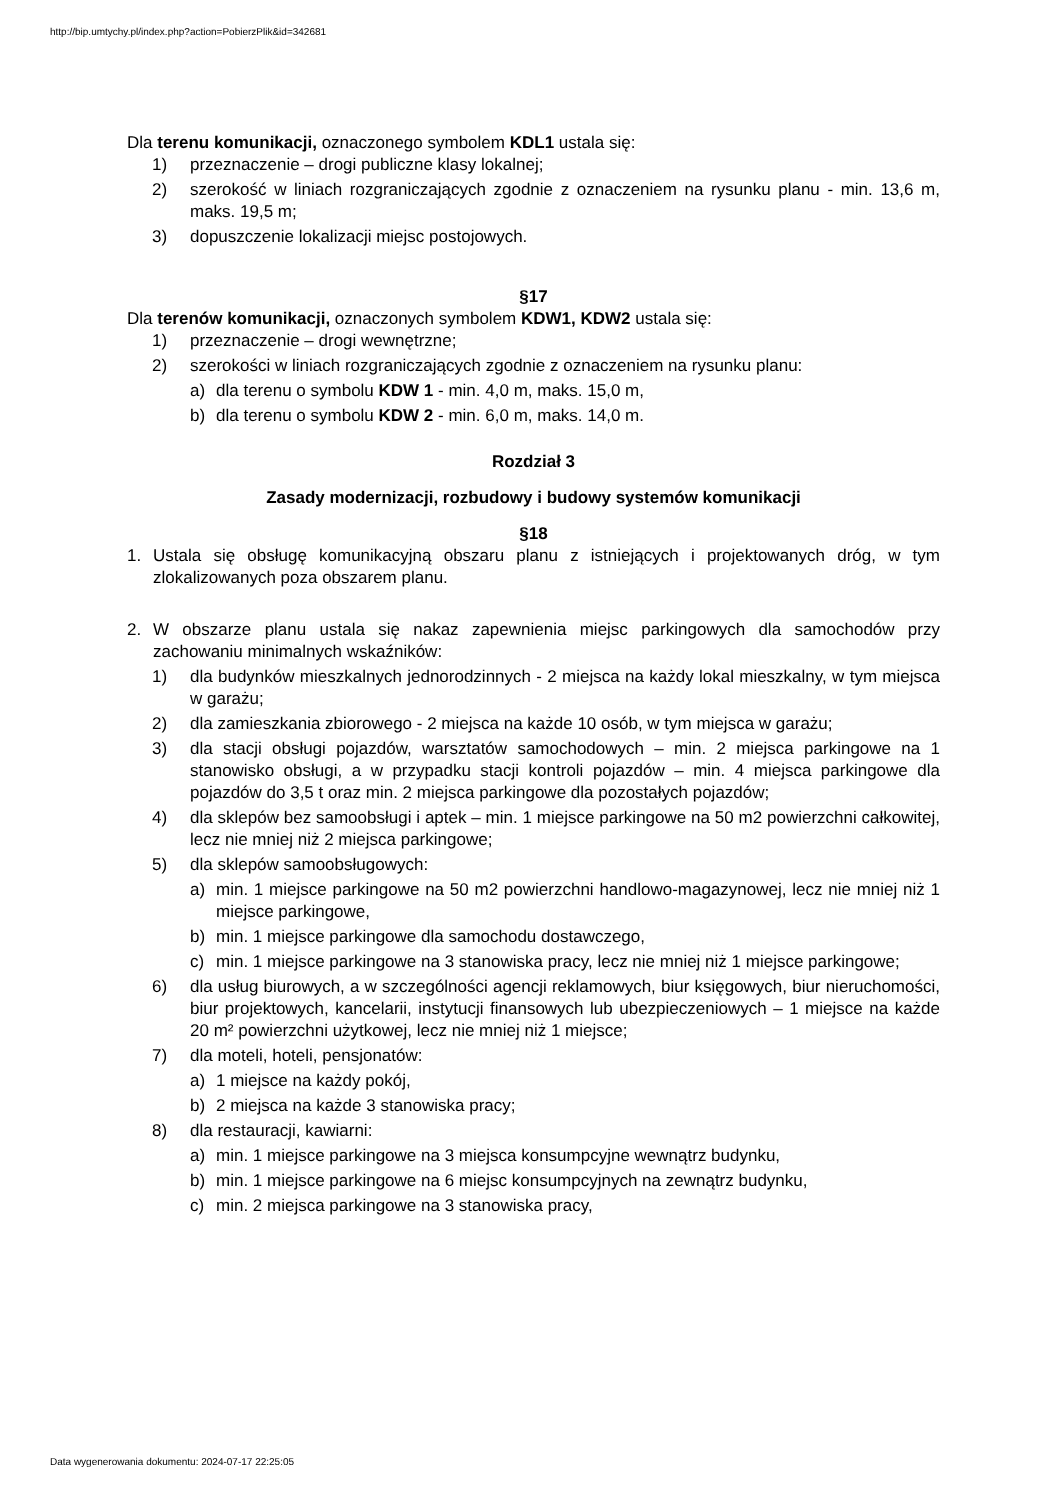http://bip.umtychy.pl/index.php?action=PobierzPlik&id=342681
Dla terenu komunikacji, oznaczonego symbolem KDL1 ustala się:
1) przeznaczenie – drogi publiczne klasy lokalnej;
2) szerokość w liniach rozgraniczających zgodnie z oznaczeniem na rysunku planu - min. 13,6 m, maks. 19,5 m;
3) dopuszczenie lokalizacji miejsc postojowych.
§17
Dla terenów komunikacji, oznaczonych symbolem KDW1, KDW2 ustala się:
1) przeznaczenie – drogi wewnętrzne;
2) szerokości w liniach rozgraniczających zgodnie z oznaczeniem na rysunku planu:
a) dla terenu o symbolu KDW 1 - min. 4,0 m, maks. 15,0 m,
b) dla terenu o symbolu KDW 2 - min. 6,0 m, maks. 14,0 m.
Rozdział 3
Zasady modernizacji, rozbudowy i budowy systemów komunikacji
§18
1. Ustala się obsługę komunikacyjną obszaru planu z istniejących i projektowanych dróg, w tym zlokalizowanych poza obszarem planu.
2. W obszarze planu ustala się nakaz zapewnienia miejsc parkingowych dla samochodów przy zachowaniu minimalnych wskaźników:
1) dla budynków mieszkalnych jednorodzinnych - 2 miejsca na każdy lokal mieszkalny, w tym miejsca w garażu;
2) dla zamieszkania zbiorowego - 2 miejsca na każde 10 osób, w tym miejsca w garażu;
3) dla stacji obsługi pojazdów, warsztatów samochodowych – min. 2 miejsca parkingowe na 1 stanowisko obsługi, a w przypadku stacji kontroli pojazdów – min. 4 miejsca parkingowe dla pojazdów do 3,5 t oraz min. 2 miejsca parkingowe dla pozostałych pojazdów;
4) dla sklepów bez samoobsługi i aptek – min. 1 miejsce parkingowe na 50 m2 powierzchni całkowitej, lecz nie mniej niż 2 miejsca parkingowe;
5) dla sklepów samoobsługowych:
a) min. 1 miejsce parkingowe na 50 m2 powierzchni handlowo-magazynowej, lecz nie mniej niż 1 miejsce parkingowe,
b) min. 1 miejsce parkingowe dla samochodu dostawczego,
c) min. 1 miejsce parkingowe na 3 stanowiska pracy, lecz nie mniej niż 1 miejsce parkingowe;
6) dla usług biurowych, a w szczególności agencji reklamowych, biur księgowych, biur nieruchomości, biur projektowych, kancelarii, instytucji finansowych lub ubezpieczeniowych – 1 miejsce na każde 20 m² powierzchni użytkowej, lecz nie mniej niż 1 miejsce;
7) dla moteli, hoteli, pensjonatów:
a) 1 miejsce na każdy pokój,
b) 2 miejsca na każde 3 stanowiska pracy;
8) dla restauracji, kawiarni:
a) min. 1 miejsce parkingowe na 3 miejsca konsumpcyjne wewnątrz budynku,
b) min. 1 miejsce parkingowe na 6 miejsc konsumpcyjnych na zewnątrz budynku,
c) min. 2 miejsca parkingowe na 3 stanowiska pracy,
Data wygenerowania dokumentu: 2024-07-17 22:25:05